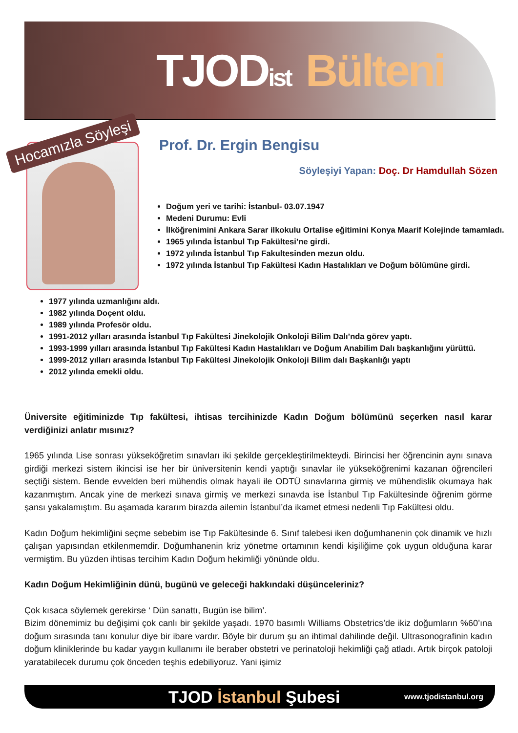TJODist Bülteni
Hocamızla Söyleşi Prof. Dr. Ergin Bengisu
Söyleşiyi Yapan: Doç. Dr Hamdullah Sözen
Doğum yeri ve tarihi: İstanbul- 03.07.1947
Medeni Durumu: Evli
İlköğrenimini Ankara Sarar ilkokulu Ortalise eğitimini Konya Maarif Kolejinde tamamladı.
1965 yılında İstanbul Tıp Fakültesi’ne girdi.
1972 yılında İstanbul Tıp Fakultesinden mezun oldu.
1972 yılında İstanbul Tıp Fakültesi Kadın Hastalıkları ve Doğum bölümüne girdi.
1977 yılında uzmanlığını aldı.
1982 yılında Doçent oldu.
1989 yılında Profesör oldu.
1991-2012 yılları arasında İstanbul Tıp Fakültesi Jinekolojik Onkoloji Bilim Dalı’nda görev yaptı.
1993-1999 yılları arasında İstanbul Tıp Fakültesi Kadın Hastalıkları ve Doğum Anabilim Dalı başkanlığını yürüttü.
1999-2012 yılları arasında İstanbul Tıp Fakültesi Jinekolojik Onkoloji Bilim dalı Başkanlığı yaptı
2012 yılında emekli oldu.
Üniversite eğitiminizde Tıp fakültesi, ihtisas tercihinizde Kadın Doğum bölümünü seçerken nasıl karar verdiğinizi anlatır mısınız?
1965 yılında Lise sonrası yükseköğretim sınavları iki şekilde gerçekleştirilmekteydi. Birincisi her öğrencinin aynı sınava girdiği merkezi sistem ikincisi ise her bir üniversitenin kendi yaptığı sınavlar ile yükseköğrenimi kazanan öğrencileri seçtiği sistem. Bende evvelden beri mühendis olmak hayali ile ODTÜ sınavlarına girmiş ve mühendislik okumaya hak kazanmıştım. Ancak yine de merkezi sınava girmiş ve merkezi sınavda ise İstanbul Tıp Fakültesinde öğrenim görme şansı yakalamıştım. Bu aşamada kararım birazda ailemin İstanbul’da ikamet etmesi nedenli Tıp Fakültesi oldu.
Kadın Doğum hekimliğini seçme sebebim ise Tıp Fakültesinde 6. Sınıf talebesi iken doğumhanenin çok dinamik ve hızlı çalışan yapısından etkilenmemdir. Doğumhanenin kriz yönetme ortamının kendi kişiliğime çok uygun olduğuna karar vermiştim. Bu yüzden ihtisas tercihim Kadın Doğum hekimliği yönünde oldu.
Kadın Doğum Hekimliğinin dünü, bugünü ve geleceği hakkındaki düşünceleriniz?
Çok kısaca söylemek gerekirse ‘ Dün sanattı, Bugün ise bilim’.
Bizim dönemimiz bu değişimi çok canlı bir şekilde yaşadı. 1970 basımlı Williams Obstetrics’de ikiz doğumların %60’ına doğum sırasında tanı konulur diye bir ibare vardır. Böyle bir durum şu an ihtimal dahilinde değil. Ultrasonografinin kadın doğum kliniklerinde bu kadar yaygın kullanımı ile beraber obstetri ve perinatoloji hekimliği çağ atladı. Artık birçok patoloji yaratabilecek durumu çok önceden teşhis edebiliyoruz. Yani işimiz
TJOD İstanbul Şubesi
www.tjodistanbul.org